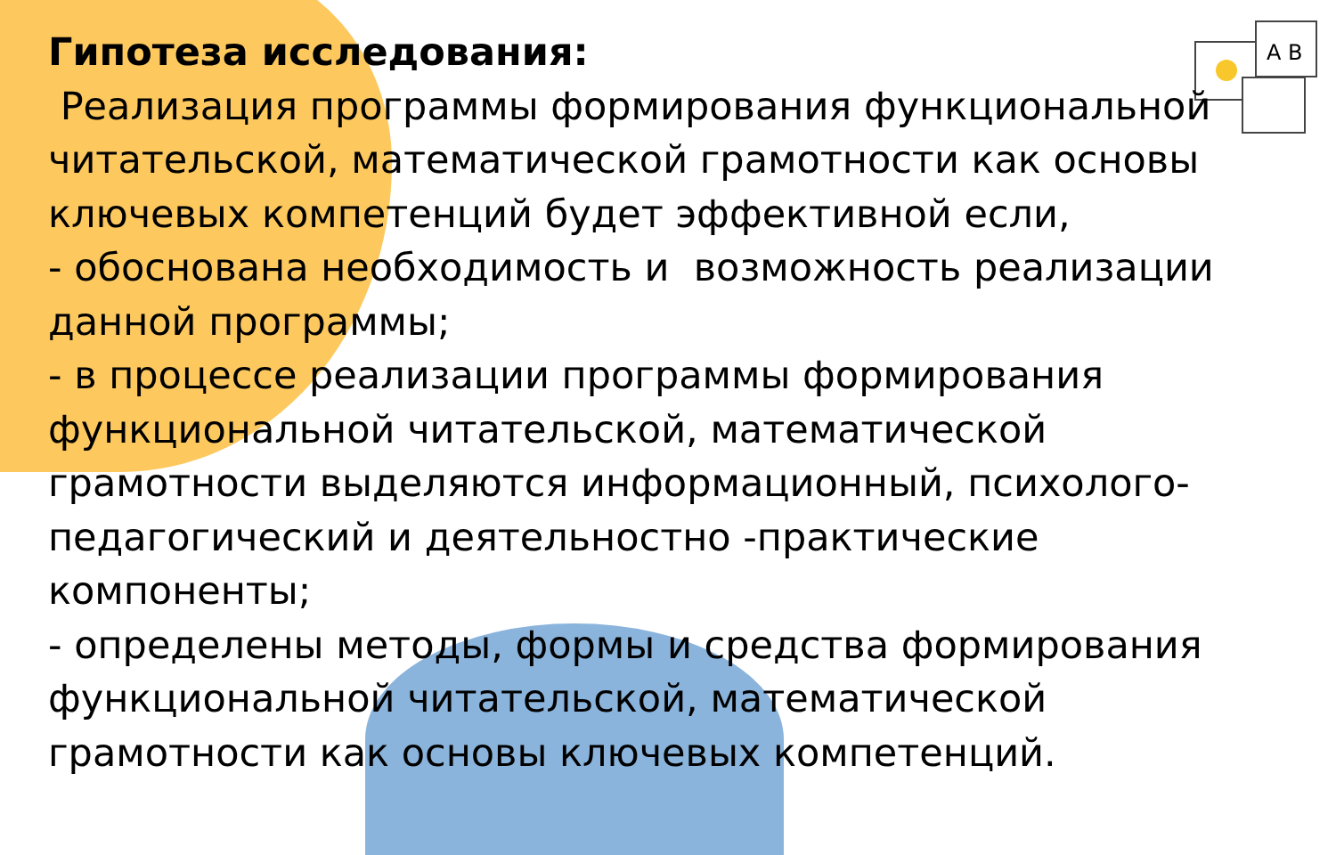A B
Гипотеза исследования:
Реализация программы формирования функциональной читательской, математической грамотности как основы ключевых компетенций будет эффективной если,
- обоснована необходимость и возможность реализации данной программы;
- в процессе реализации программы формирования функциональной читательской, математической грамотности выделяются информационный, психолого-педагогический и деятельностно -практические компоненты;
- определены методы, формы и средства формирования функциональной читательской, математической грамотности как основы ключевых компетенций.